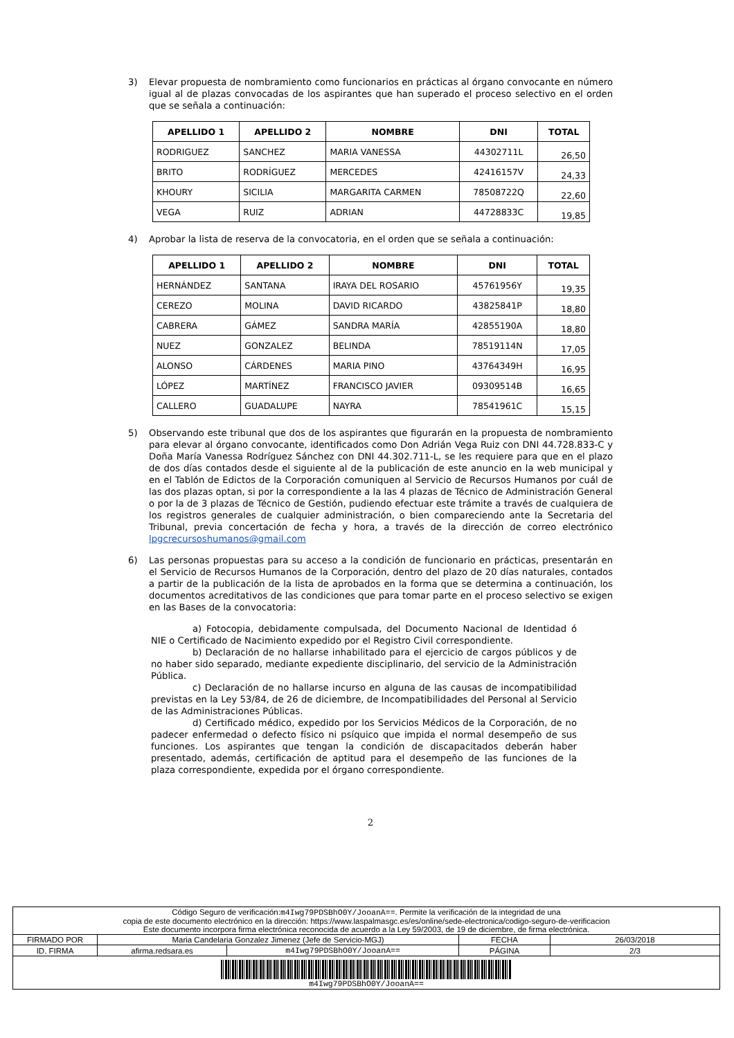3) Elevar propuesta de nombramiento como funcionarios en prácticas al órgano convocante en número igual al de plazas convocadas de los aspirantes que han superado el proceso selectivo en el orden que se señala a continuación:
| APELLIDO 1 | APELLIDO 2 | NOMBRE | DNI | TOTAL |
| --- | --- | --- | --- | --- |
| RODRIGUEZ | SANCHEZ | MARIA VANESSA | 44302711L | 26,50 |
| BRITO | RODRÍGUEZ | MERCEDES | 42416157V | 24,33 |
| KHOURY | SICILIA | MARGARITA CARMEN | 78508722Q | 22,60 |
| VEGA | RUIZ | ADRIAN | 44728833C | 19,85 |
4) Aprobar la lista de reserva de la convocatoria, en el orden que se señala a continuación:
| APELLIDO 1 | APELLIDO 2 | NOMBRE | DNI | TOTAL |
| --- | --- | --- | --- | --- |
| HERNÁNDEZ | SANTANA | IRAYA DEL ROSARIO | 45761956Y | 19,35 |
| CEREZO | MOLINA | DAVID RICARDO | 43825841P | 18,80 |
| CABRERA | GÁMEZ | SANDRA MARÍA | 42855190A | 18,80 |
| NUEZ | GONZALEZ | BELINDA | 78519114N | 17,05 |
| ALONSO | CÁRDENES | MARIA PINO | 43764349H | 16,95 |
| LÓPEZ | MARTÍNEZ | FRANCISCO JAVIER | 09309514B | 16,65 |
| CALLERO | GUADALUPE | NAYRA | 78541961C | 15,15 |
5) Observando este tribunal que dos de los aspirantes que figurarán en la propuesta de nombramiento para elevar al órgano convocante, identificados como Don Adrián Vega Ruiz con DNI 44.728.833-C y Doña María Vanessa Rodríguez Sánchez con DNI 44.302.711-L, se les requiere para que en el plazo de dos días contados desde el siguiente al de la publicación de este anuncio en la web municipal y en el Tablón de Edictos de la Corporación comuniquen al Servicio de Recursos Humanos por cuál de las dos plazas optan, si por la correspondiente a la las 4 plazas de Técnico de Administración General o por la de 3 plazas de Técnico de Gestión, pudiendo efectuar este trámite a través de cualquiera de los registros generales de cualquier administración, o bien compareciendo ante la Secretaria del Tribunal, previa concertación de fecha y hora, a través de la dirección de correo electrónico lpgcrecursoshumanos@gmail.com
6) Las personas propuestas para su acceso a la condición de funcionario en prácticas, presentarán en el Servicio de Recursos Humanos de la Corporación, dentro del plazo de 20 días naturales, contados a partir de la publicación de la lista de aprobados en la forma que se determina a continuación, los documentos acreditativos de las condiciones que para tomar parte en el proceso selectivo se exigen en las Bases de la convocatoria:
a) Fotocopia, debidamente compulsada, del Documento Nacional de Identidad ó NIE o Certificado de Nacimiento expedido por el Registro Civil correspondiente.
b) Declaración de no hallarse inhabilitado para el ejercicio de cargos públicos y de no haber sido separado, mediante expediente disciplinario, del servicio de la Administración Pública.
c) Declaración de no hallarse incurso en alguna de las causas de incompatibilidad previstas en la Ley 53/84, de 26 de diciembre, de Incompatibilidades del Personal al Servicio de las Administraciones Públicas.
d) Certificado médico, expedido por los Servicios Médicos de la Corporación, de no padecer enfermedad o defecto físico ni psíquico que impida el normal desempeño de sus funciones. Los aspirantes que tengan la condición de discapacitados deberán haber presentado, además, certificación de aptitud para el desempeño de las funciones de la plaza correspondiente, expedida por el órgano correspondiente.
2
| Código Seguro de verificación: m4Iwg79PDSBhO0Y/JooanA== . Permite la verificación de la integridad de una copia de este documento electrónico en la dirección: https://www.laspalmasgc.es/es/online/sede-electronica/codigo-seguro-de-verificacion Este documento incorpora firma electrónica reconocida de acuerdo a la Ley 59/2003, de 19 de diciembre, de firma electrónica. | | | | |
| FIRMADO POR | Maria Candelaria Gonzalez Jimenez (Jefe de Servicio-MGJ) | | FECHA | 26/03/2018 |
| ID. FIRMA | afirma.redsara.es | m4Iwg79PDSBhO0Y/JooanA== | PÁGINA | 2/3 |
| m4Iwg79PDSBhO0Y/JooanA== | | | | |